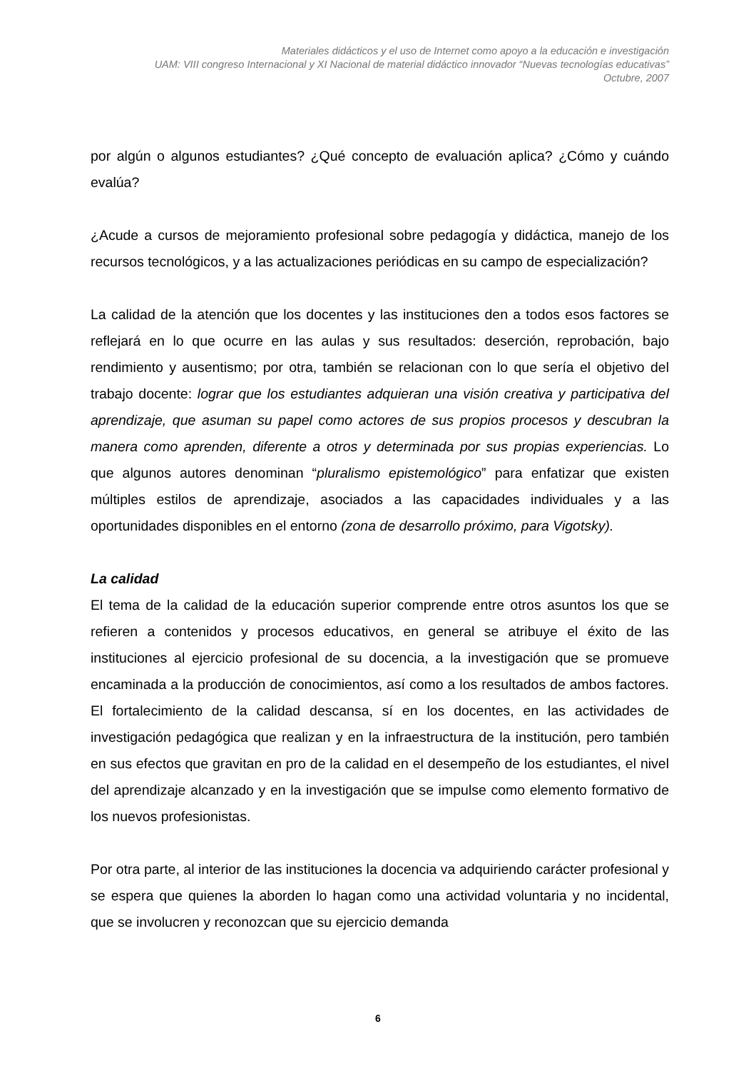Materiales didácticos y el uso de Internet como apoyo a la educación e investigación
UAM: VIII congreso Internacional y XI Nacional de material didáctico innovador “Nuevas tecnologías educativas”
Octubre, 2007
por algún o algunos estudiantes? ¿Qué concepto de evaluación aplica? ¿Cómo y cuándo evalúa?
¿Acude a cursos de mejoramiento profesional sobre pedagogía y didáctica, manejo de los recursos tecnológicos, y a las actualizaciones periódicas en su campo de especialización?
La calidad de la atención que los docentes y las instituciones den a todos esos factores se reflejará en lo que ocurre en las aulas y sus resultados: deserción, reprobación, bajo rendimiento y ausentismo; por otra, también se relacionan con lo que sería el objetivo del trabajo docente: lograr que los estudiantes adquieran una visión creativa y participativa del aprendizaje, que asuman su papel como actores de sus propios procesos y descubran la manera como aprenden, diferente a otros y determinada por sus propias experiencias. Lo que algunos autores denominan “pluralismo epistemológico” para enfatizar que existen múltiples estilos de aprendizaje, asociados a las capacidades individuales y a las oportunidades disponibles en el entorno (zona de desarrollo próximo, para Vigotsky).
La calidad
El tema de la calidad de la educación superior comprende entre otros asuntos los que se refieren a contenidos y procesos educativos, en general se atribuye el éxito de las instituciones al ejercicio profesional de su docencia, a la investigación que se promueve encaminada a la producción de conocimientos, así como a los resultados de ambos factores. El fortalecimiento de la calidad descansa, sí en los docentes, en las actividades de investigación pedagógica que realizan y en la infraestructura de la institución, pero también en sus efectos que gravitan en pro de la calidad en el desempeño de los estudiantes, el nivel del aprendizaje alcanzado y en la investigación que se impulse como elemento formativo de los nuevos profesionistas.
Por otra parte, al interior de las instituciones la docencia va adquiriendo carácter profesional y se espera que quienes la aborden lo hagan como una actividad voluntaria y no incidental, que se involucren y reconozcan que su ejercicio demanda
6